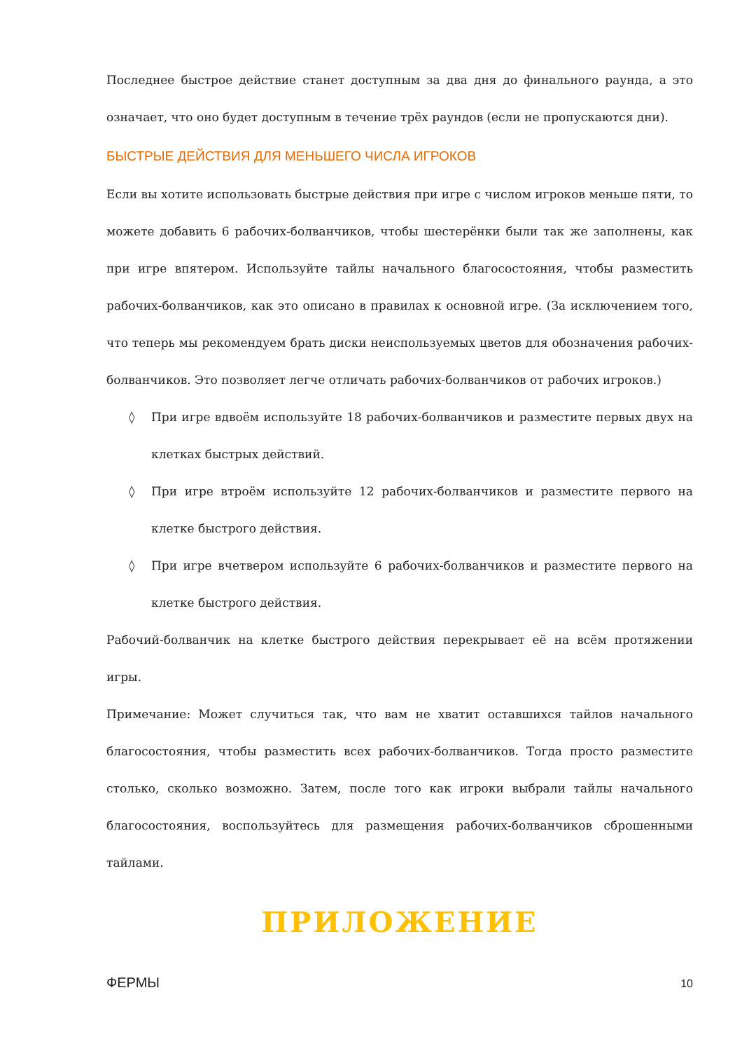Последнее быстрое действие станет доступным за два дня до финального раунда, а это означает, что оно будет доступным в течение трёх раундов (если не пропускаются дни).
БЫСТРЫЕ ДЕЙСТВИЯ ДЛЯ МЕНЬШЕГО ЧИСЛА ИГРОКОВ
Если вы хотите использовать быстрые действия при игре с числом игроков меньше пяти, то можете добавить 6 рабочих-болванчиков, чтобы шестерёнки были так же заполнены, как при игре впятером. Используйте тайлы начального благосостояния, чтобы разместить рабочих-болванчиков, как это описано в правилах к основной игре. (За исключением того, что теперь мы рекомендуем брать диски неиспользуемых цветов для обозначения рабочих-болванчиков. Это позволяет легче отличать рабочих-болванчиков от рабочих игроков.)
◊ При игре вдвоём используйте 18 рабочих-болванчиков и разместите первых двух на клетках быстрых действий.
◊ При игре втроём используйте 12 рабочих-болванчиков и разместите первого на клетке быстрого действия.
◊ При игре вчетвером используйте 6 рабочих-болванчиков и разместите первого на клетке быстрого действия.
Рабочий-болванчик на клетке быстрого действия перекрывает её на всём протяжении игры.
Примечание: Может случиться так, что вам не хватит оставшихся тайлов начального благосостояния, чтобы разместить всех рабочих-болванчиков. Тогда просто разместите столько, сколько возможно. Затем, после того как игроки выбрали тайлы начального благосостояния, воспользуйтесь для размещения рабочих-болванчиков сброшенными тайлами.
ПРИЛОЖЕНИЕ
ФЕРМЫ
10